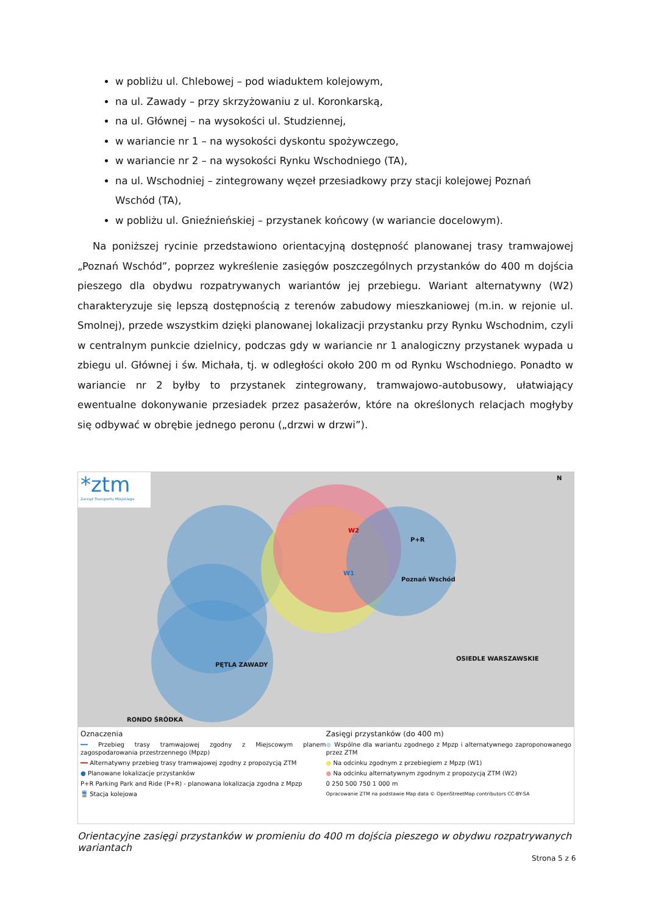w pobliżu ul. Chlebowej – pod wiaduktem kolejowym,
na ul. Zawady – przy skrzyżowaniu z ul. Koronkarską,
na ul. Głównej – na wysokości ul. Studziennej,
w wariancie nr 1 – na wysokości dyskontu spożywczego,
w wariancie nr 2 – na wysokości Rynku Wschodniego (TA),
na ul. Wschodniej – zintegrowany węzeł przesiadkowy przy stacji kolejowej Poznań Wschód (TA),
w pobliżu ul. Gnieźnieńskiej – przystanek końcowy (w wariancie docelowym).
Na poniższej rycinie przedstawiono orientacyjną dostępność planowanej trasy tramwajowej „Poznań Wschód”, poprzez wykreślenie zasięgów poszczególnych przystanków do 400 m dojścia pieszego dla obydwu rozpatrywanych wariantów jej przebiegu. Wariant alternatywny (W2) charakteryzuje się lepszą dostępnością z terenów zabudowy mieszkaniowej (m.in. w rejonie ul. Smolnej), przede wszystkim dzięki planowanej lokalizacji przystanku przy Rynku Wschodnim, czyli w centralnym punkcie dzielnicy, podczas gdy w wariancie nr 1 analogiczny przystanek wypada u zbiegu ul. Głównej i św. Michała, tj. w odległości około 200 m od Rynku Wschodniego. Ponadto w wariancie nr 2 byłby to przystanek zintegrowany, tramwajowo-autobusowy, ułatwiający ewentualne dokonywanie przesiadek przez pasażerów, które na określonych relacjach mogłyby się odbywać w obrębie jednego peronu („drzwi w drzwi”).
*ztm
Zarząd Transportu Miejskiego
Poznań Wschód
W2
W1
PĘTLA ZAWADY
OSIEDLE WARSZAWSKIE
RONDO ŚRÓDKA
N
P+R
Oznaczenia
━━ Przebieg trasy tramwajowej zgodny z Miejscowym planem zagospodarowania przestrzennego (Mpzp)
━━ Alternatywny przebieg trasy tramwajowej zgodny z propozycją ZTM
● Planowane lokalizacje przystanków
P+R Parking Park and Ride (P+R) - planowana lokalizacja zgodna z Mpzp
🚆 Stacja kolejowa
Zasięgi przystanków (do 400 m)
● Wspólne dla wariantu zgodnego z Mpzp i alternatywnego zaproponowanego przez ZTM
● Na odcinku zgodnym z przebiegiem z Mpzp (W1)
● Na odcinku alternatywnym zgodnym z propozycją ZTM (W2)
0 250 500 750 1 000 m
Opracowanie ZTM na podstawie Map data © OpenStreetMap contributors CC-BY-SA
Orientacyjne zasięgi przystanków w promieniu do 400 m dojścia pieszego w obydwu rozpatrywanych wariantach
Strona 5 z 6